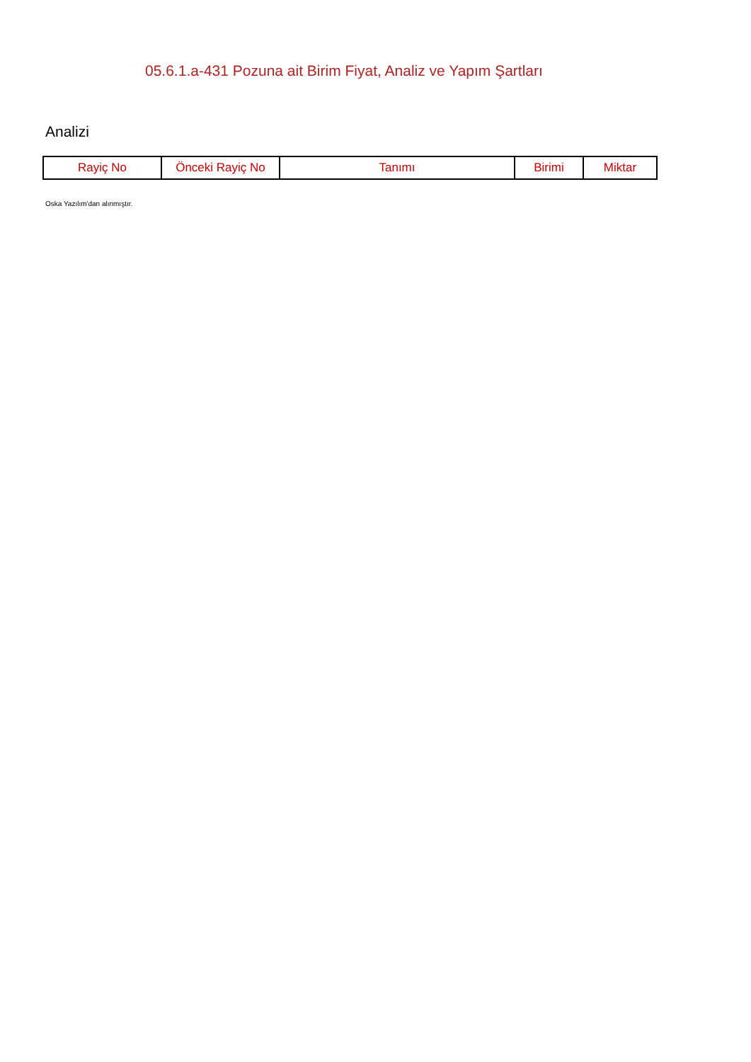05.6.1.a-431 Pozuna ait Birim Fiyat, Analiz ve Yapım Şartları
Analizi
| Rayiç No | Önceki Rayiç No | Tanımı | Birimi | Miktar |
| --- | --- | --- | --- | --- |
Oska Yazılım'dan alınmıştır.